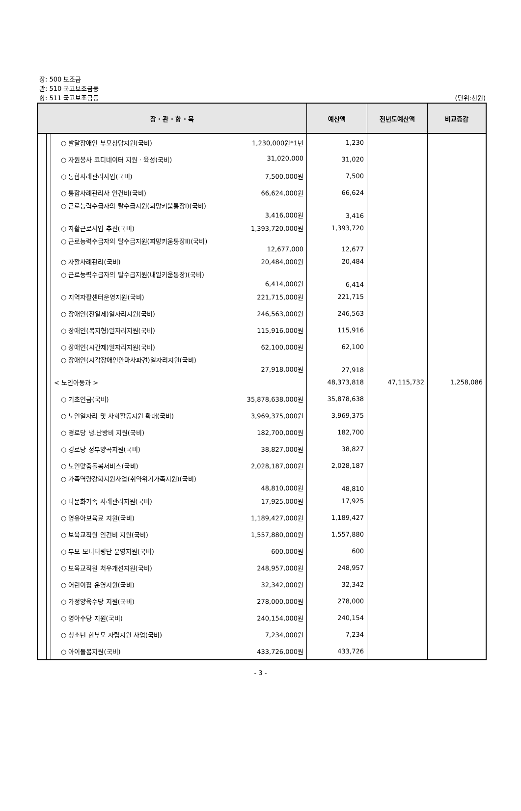장: 500 보조금
관: 510 국고보조금등
항: 511 국고보조금등 (단위:천원)
| 장 · 관 · 항 · 목 | | | | 예산액 | 전년도예산액 | 비교증감 |
| --- | --- | --- | --- | --- | --- | --- |
| | | | ○ 발달장애인 부모상담지원(국비) 1,230,000원*1년 | 1,230 | | |
| | | | ○ 자원봉사 코디네이터 지원 · 육성(국비) 31,020,000 | 31,020 | | |
| | | | ○ 통합사례관리사업(국비) 7,500,000원 | 7,500 | | |
| | | | ○ 통합사례관리사 인건비(국비) 66,624,000원 | 66,624 | | |
| | | | ○ 근로능력수급자의 탈수급지원(희망키움통장Ⅰ)(국비) 3,416,000원 | 3,416 | | |
| | | | ○ 자활근로사업 추진(국비) 1,393,720,000원 | 1,393,720 | | |
| | | | ○ 근로능력수급자의 탈수급지원(희망키움통장Ⅱ)(국비) 12,677,000 | 12,677 | | |
| | | | ○ 자활사례관리(국비) 20,484,000원 | 20,484 | | |
| | | | ○ 근로능력수급자의 탈수급지원(내일키움통장)(국비) 6,414,000원 | 6,414 | | |
| | | | ○ 지역자활센터운영지원(국비) 221,715,000원 | 221,715 | | |
| | | | ○ 장애인(전일제)일자리지원(국비) 246,563,000원 | 246,563 | | |
| | | | ○ 장애인(복지형)일자리지원(국비) 115,916,000원 | 115,916 | | |
| | | | ○ 장애인(시간제)일자리지원(국비) 62,100,000원 | 62,100 | | |
| | | | ○ 장애인(시각장애인안마사파견)일자리지원(국비) 27,918,000원 | 27,918 | | |
| | | | < 노인아동과 > | 48,373,818 | 47,115,732 | 1,258,086 |
| | | | ○ 기초연금(국비) 35,878,638,000원 | 35,878,638 | | |
| | | | ○ 노인일자리 및 사회활동지원 확대(국비) 3,969,375,000원 | 3,969,375 | | |
| | | | ○ 경로당 냉.난방비 지원(국비) 182,700,000원 | 182,700 | | |
| | | | ○ 경로당 정부양곡지원(국비) 38,827,000원 | 38,827 | | |
| | | | ○ 노인맞춤돌봄서비스(국비) 2,028,187,000원 | 2,028,187 | | |
| | | | ○ 가족역량강화지원사업(취약위기가족지원)(국비) 48,810,000원 | 48,810 | | |
| | | | ○ 다문화가족 사례관리지원(국비) 17,925,000원 | 17,925 | | |
| | | | ○ 영유아보육료 지원(국비) 1,189,427,000원 | 1,189,427 | | |
| | | | ○ 보육교직원 인건비 지원(국비) 1,557,880,000원 | 1,557,880 | | |
| | | | ○ 부모 모니터링단 운영지원(국비) 600,000원 | 600 | | |
| | | | ○ 보육교직원 처우개선지원(국비) 248,957,000원 | 248,957 | | |
| | | | ○ 어린이집 운영지원(국비) 32,342,000원 | 32,342 | | |
| | | | ○ 가정양육수당 지원(국비) 278,000,000원 | 278,000 | | |
| | | | ○ 영아수당 지원(국비) 240,154,000원 | 240,154 | | |
| | | | ○ 청소년 한부모 자립지원 사업(국비) 7,234,000원 | 7,234 | | |
| | | | ○ 아이돌봄지원(국비) 433,726,000원 | 433,726 | | |
- 3 -